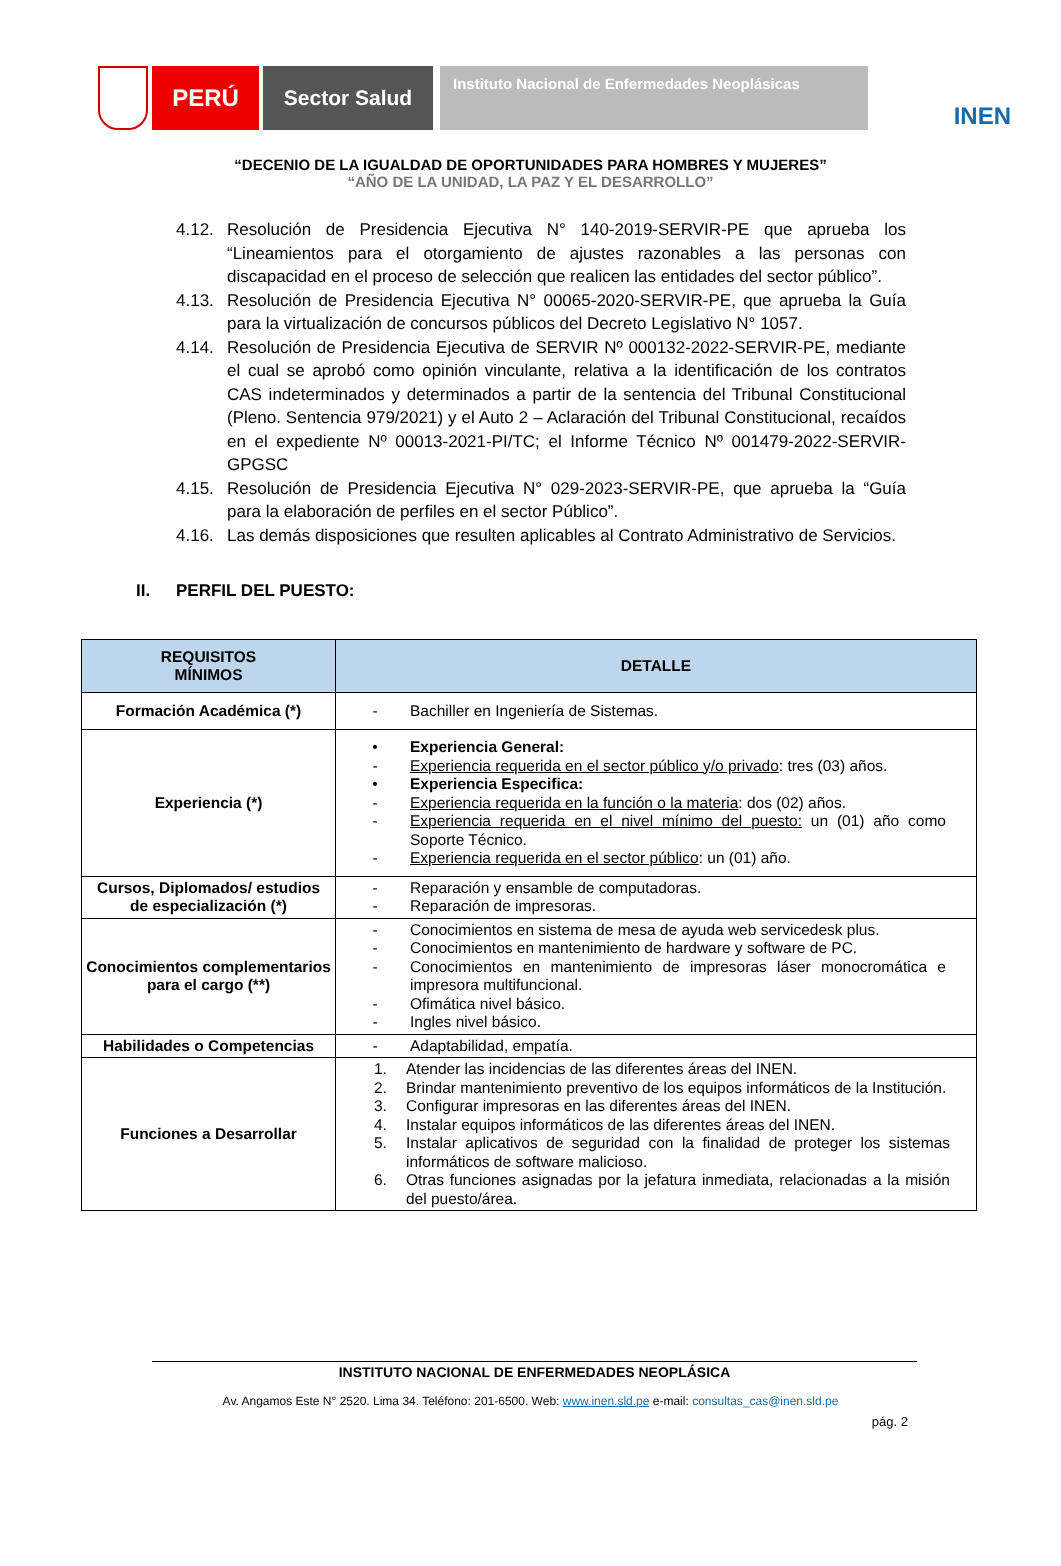PERÚ Sector Salud
Instituto Nacional de Enfermedades Neoplásicas
INEN
“DECENIO DE LA IGUALDAD DE OPORTUNIDADES PARA HOMBRES Y MUJERES”
“AÑO DE LA UNIDAD, LA PAZ Y EL DESARROLLO”
4.12. Resolución de Presidencia Ejecutiva N° 140-2019-SERVIR-PE que aprueba los “Lineamientos para el otorgamiento de ajustes razonables a las personas con discapacidad en el proceso de selección que realicen las entidades del sector público”.
4.13. Resolución de Presidencia Ejecutiva N° 00065-2020-SERVIR-PE, que aprueba la Guía para la virtualización de concursos públicos del Decreto Legislativo N° 1057.
4.14. Resolución de Presidencia Ejecutiva de SERVIR Nº 000132-2022-SERVIR-PE, mediante el cual se aprobó como opinión vinculante, relativa a la identificación de los contratos CAS indeterminados y determinados a partir de la sentencia del Tribunal Constitucional (Pleno. Sentencia 979/2021) y el Auto 2 – Aclaración del Tribunal Constitucional, recaídos en el expediente Nº 00013-2021-PI/TC; el Informe Técnico Nº 001479-2022-SERVIR-GPGSC
4.15. Resolución de Presidencia Ejecutiva N° 029-2023-SERVIR-PE, que aprueba la “Guía para la elaboración de perfiles en el sector Público”.
4.16. Las demás disposiciones que resulten aplicables al Contrato Administrativo de Servicios.
II. PERFIL DEL PUESTO:
| REQUISITOS MÍNIMOS | DETALLE |
| --- | --- |
| Formación Académica (*) | - Bachiller en Ingeniería de Sistemas. |
| Experiencia (*) | • Experiencia General: - Experiencia requerida en el sector público y/o privado : tres (03) años. • Experiencia Especifica: - Experiencia requerida en la función o la materia : dos (02) años. - Experiencia requerida en el nivel mínimo del puesto: un (01) año como Soporte Técnico. - Experiencia requerida en el sector público : un (01) año. |
| Cursos, Diplomados/ estudios de especialización (*) | - Reparación y ensamble de computadoras. - Reparación de impresoras. |
| Conocimientos complementarios para el cargo (**) | - Conocimientos en sistema de mesa de ayuda web servicedesk plus. - Conocimientos en mantenimiento de hardware y software de PC. - Conocimientos en mantenimiento de impresoras láser monocromática e impresora multifuncional. - Ofimática nivel básico. - Ingles nivel básico. |
| Habilidades o Competencias | - Adaptabilidad, empatía. |
| Funciones a Desarrollar | 1. Atender las incidencias de las diferentes áreas del INEN. 2. Brindar mantenimiento preventivo de los equipos informáticos de la Institución. 3. Configurar impresoras en las diferentes áreas del INEN. 4. Instalar equipos informáticos de las diferentes áreas del INEN. 5. Instalar aplicativos de seguridad con la finalidad de proteger los sistemas informáticos de software malicioso. 6. Otras funciones asignadas por la jefatura inmediata, relacionadas a la misión del puesto/área. |
INSTITUTO NACIONAL DE ENFERMEDADES NEOPLÁSICA
Av. Angamos Este N° 2520. Lima 34. Teléfono: 201-6500. Web: www.inen.sld.pe e-mail: consultas_cas@inen.sld.pe
pág. 2